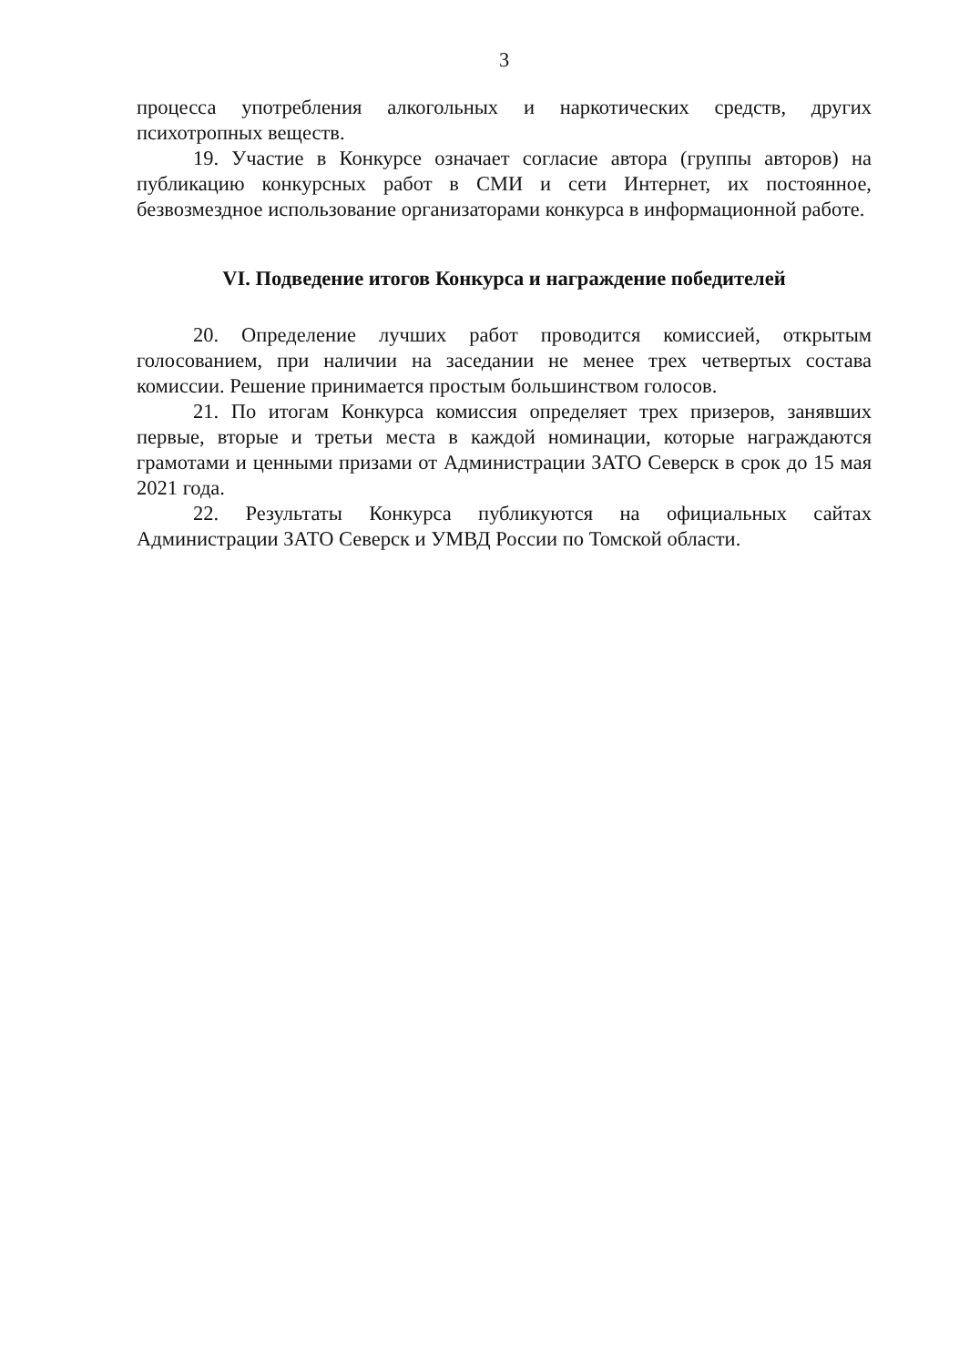3
процесса употребления алкогольных и наркотических средств, других психотропных веществ.
19. Участие в Конкурсе означает согласие автора (группы авторов) на публикацию конкурсных работ в СМИ и сети Интернет, их постоянное, безвозмездное использование организаторами конкурса в информационной работе.
VI. Подведение итогов Конкурса и награждение победителей
20. Определение лучших работ проводится комиссией, открытым голосованием, при наличии на заседании не менее трех четвертых состава комиссии. Решение принимается простым большинством голосов.
21. По итогам Конкурса комиссия определяет трех призеров, занявших первые, вторые и третьи места в каждой номинации, которые награждаются грамотами и ценными призами от Администрации ЗАТО Северск в срок до 15 мая 2021 года.
22. Результаты Конкурса публикуются на официальных сайтах Администрации ЗАТО Северск и УМВД России по Томской области.